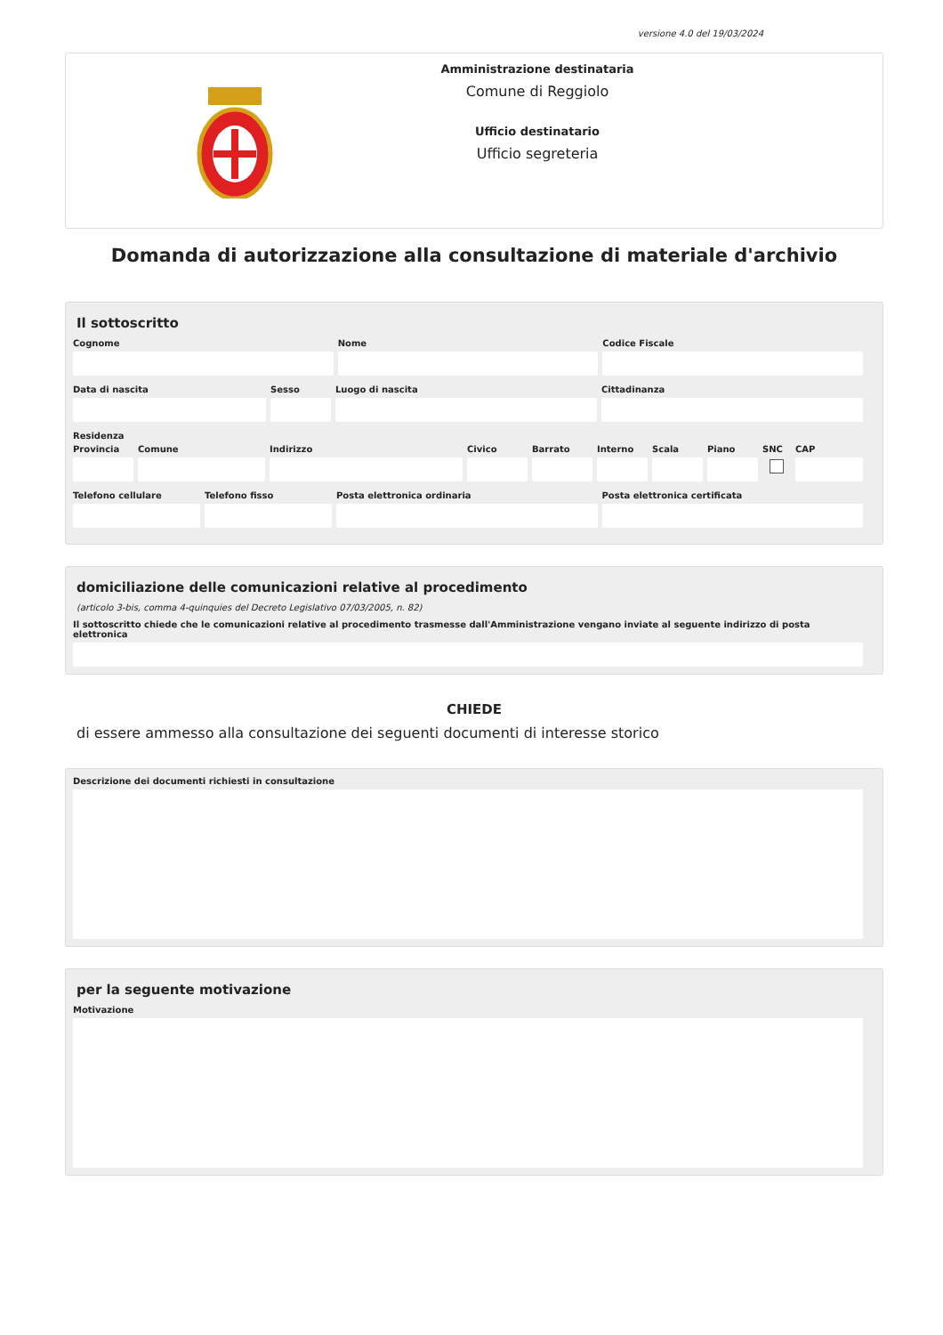versione 4.0 del 19/03/2024
Amministrazione destinataria
Comune di Reggiolo
Ufficio destinatario
Ufficio segreteria
Domanda di autorizzazione alla consultazione di materiale d'archivio
Il sottoscritto
Cognome Nome Codice Fiscale
Data di nascita Sesso Luogo di nascita Cittadinanza
Residenza
Provincia
Comune Indirizzo Civico Barrato Interno
Scala Piano SNC CAP
Telefono cellulare
Telefono fisso Posta elettronica ordinaria Posta elettronica certificata
domiciliazione delle comunicazioni relative al procedimento
(articolo 3-bis, comma 4-quinquies del Decreto Legislativo 07/03/2005, n. 82)
Il sottoscritto chiede che le comunicazioni relative al procedimento trasmesse dall'Amministrazione vengano inviate al seguente indirizzo di posta elettronica
CHIEDE
di essere ammesso alla consultazione dei seguenti documenti di interesse storico
Descrizione dei documenti richiesti in consultazione
per la seguente motivazione
Motivazione